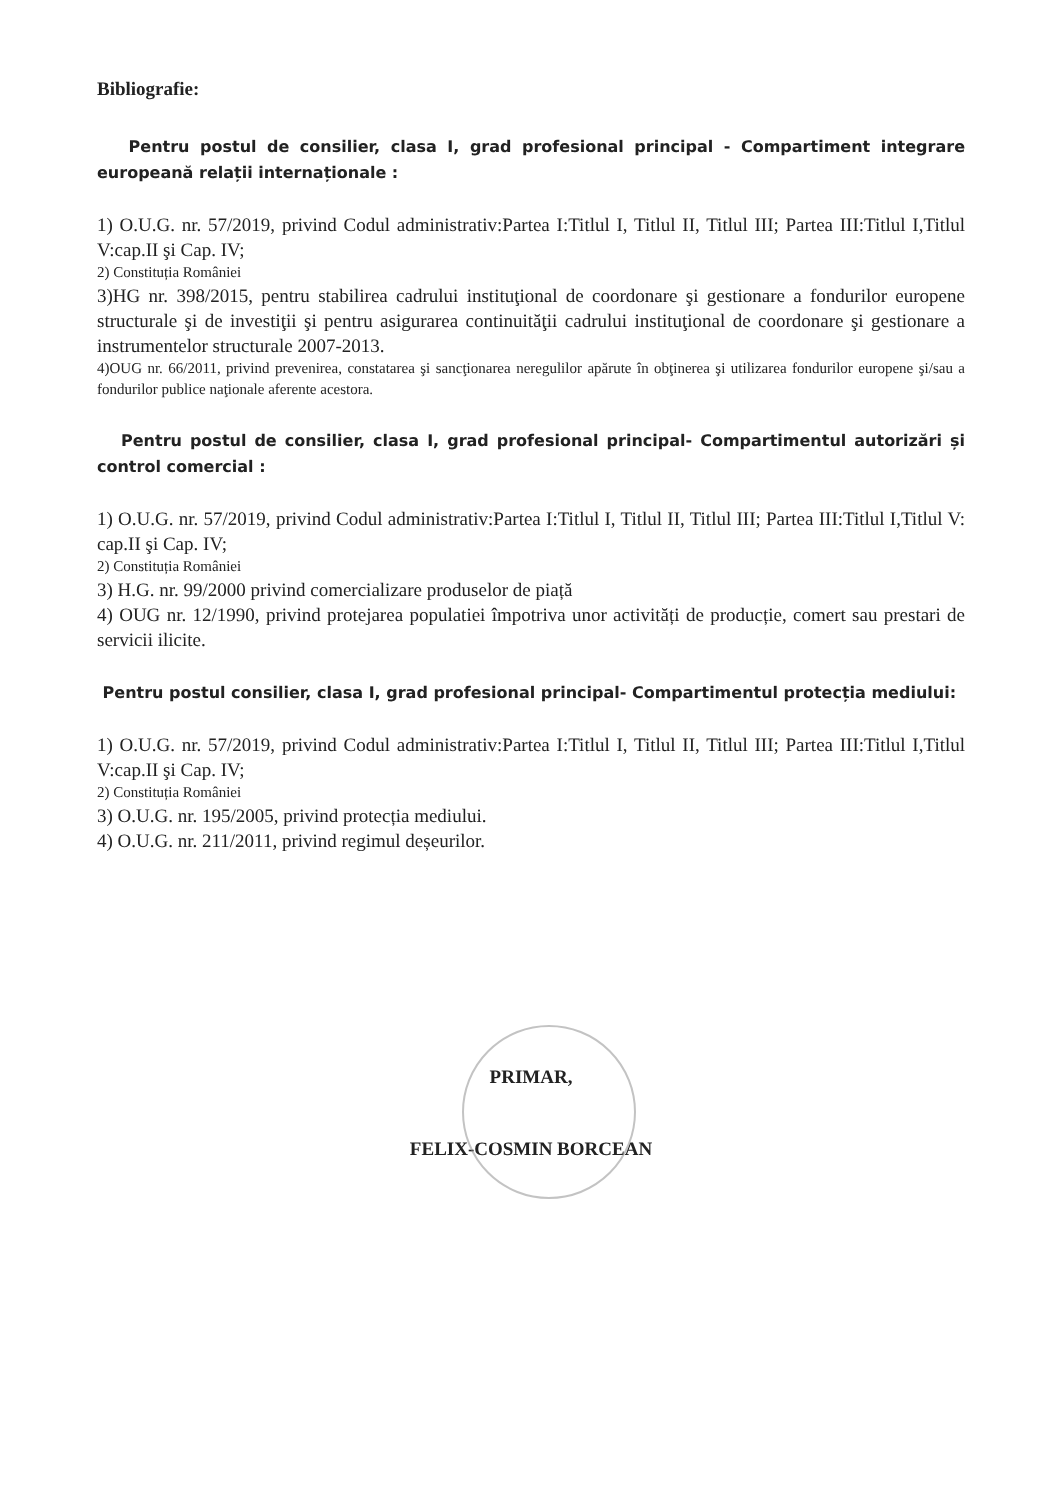Bibliografie:
Pentru postul de consilier, clasa I, grad profesional principal - Compartiment integrare europeană relații internaționale :
1) O.U.G. nr. 57/2019, privind Codul administrativ:Partea I:Titlul I, Titlul II, Titlul III; Partea III:Titlul I,Titlul V:cap.II şi Cap. IV;
2) Constituția României
3)HG nr. 398/2015, pentru stabilirea cadrului instituţional de coordonare şi gestionare a fondurilor europene structurale şi de investiţii şi pentru asigurarea continuităţii cadrului instituţional de coordonare şi gestionare a instrumentelor structurale 2007-2013.
4)OUG nr. 66/2011, privind prevenirea, constatarea şi sancţionarea neregulilor apărute în obţinerea şi utilizarea fondurilor europene şi/sau a fondurilor publice naţionale aferente acestora.
Pentru postul de consilier, clasa I, grad profesional principal- Compartimentul autorizări și control comercial :
1) O.U.G. nr. 57/2019, privind Codul administrativ:Partea I:Titlul I, Titlul II, Titlul III; Partea III:Titlul I,Titlul V: cap.II şi Cap. IV;
2) Constituția României
3) H.G. nr. 99/2000 privind comercializare produselor de piață
4) OUG nr. 12/1990, privind protejarea populatiei împotriva unor activități de producție, comert sau prestari de servicii ilicite.
Pentru postul consilier, clasa I, grad profesional principal- Compartimentul protecția mediului:
1) O.U.G. nr. 57/2019, privind Codul administrativ:Partea I:Titlul I, Titlul II, Titlul III; Partea III:Titlul I,Titlul V:cap.II şi Cap. IV;
2) Constituția României
3) O.U.G. nr. 195/2005, privind protecția mediului.
4) O.U.G. nr. 211/2011, privind regimul deșeurilor.
PRIMAR,
FELIX-COSMIN BORCEAN